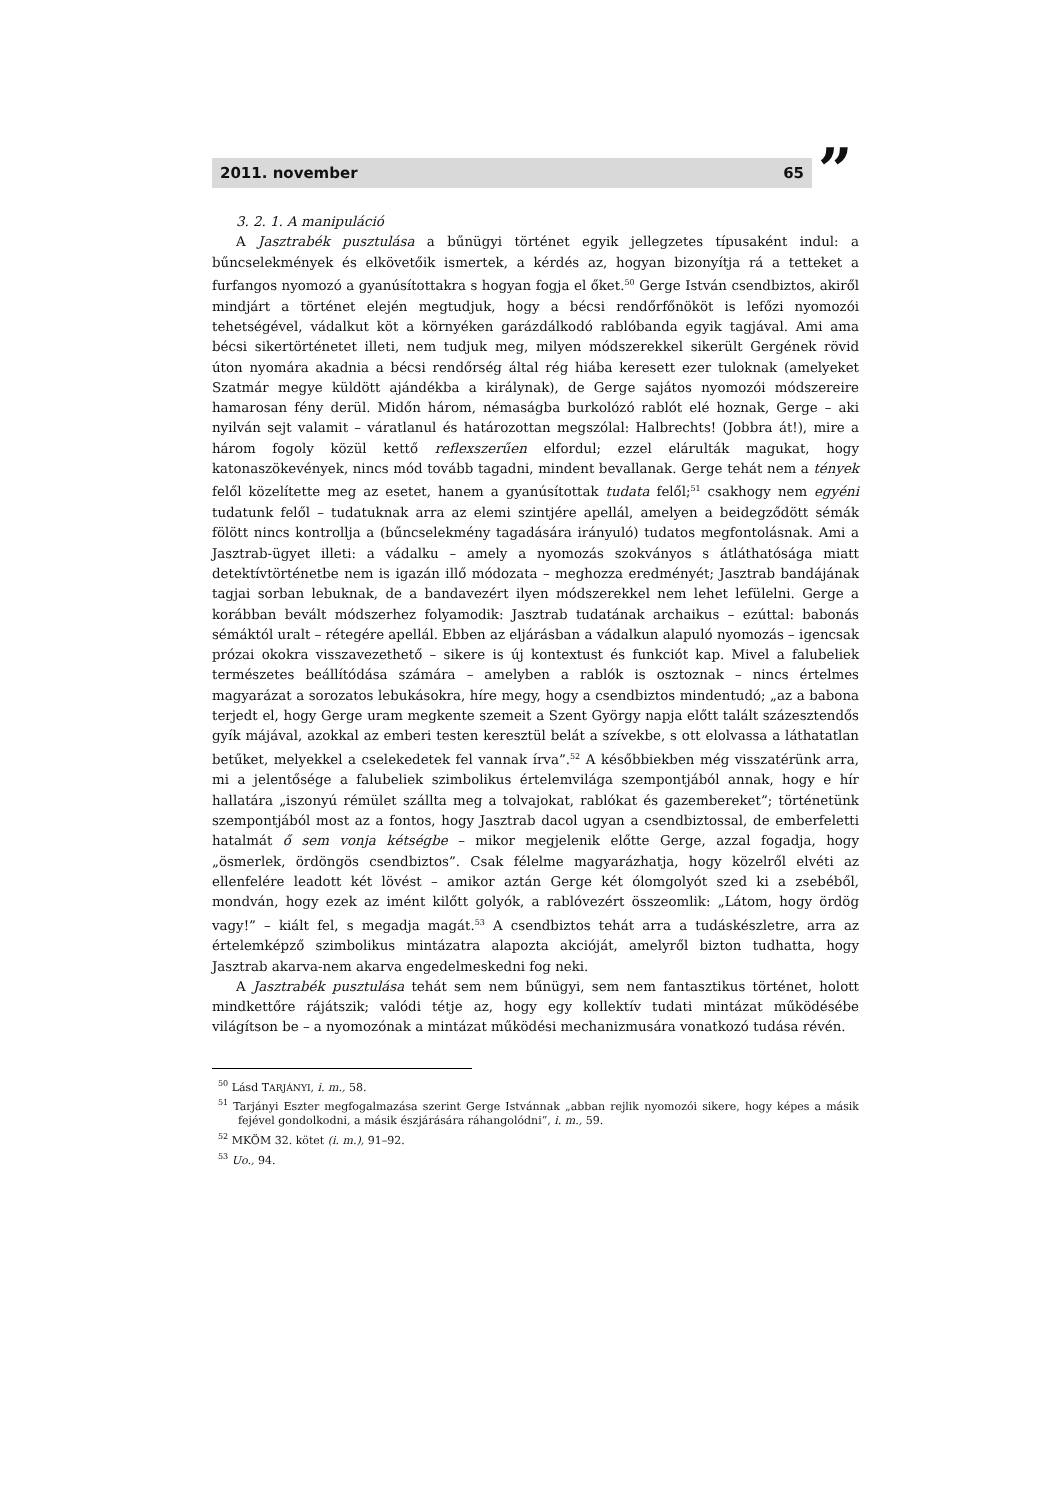2011. november 65 ”
3. 2. 1. A manipuláció
A Jasztrabék pusztulása a bűnügyi történet egyik jellegzetes típusaként indul: a bűncselekmények és elkövetőik ismertek, a kérdés az, hogyan bizonyítja rá a tetteket a furfangos nyomozó a gyanúsítottakra s hogyan fogja el őket.<sup>50</sup> Gerge István csendbiztos, akiről mindjárt a történet elején megtudjuk, hogy a bécsi rendőrfőnököt is lefőzi nyomozói tehetségével, vádalkut köt a környéken garázdálkodó rablóbanda egyik tagjával. Ami ama bécsi sikertörténetet illeti, nem tudjuk meg, milyen módszerekkel sikerült Gergének rövid úton nyomára akadnia a bécsi rendőrség által rég hiába keresett ezer tuloknak (amelyeket Szatmár megye küldött ajándékba a királynak), de Gerge sajátos nyomozói módszereire hamarosan fény derül. Midőn három, némaságba burkolózó rablót elé hoznak, Gerge – aki nyilván sejt valamit – váratlanul és határozottan megszólal: Halbrechts! (Jobbra át!), mire a három fogoly közül kettő reflexszerűen elfordul; ezzel elárulták magukat, hogy katonaszökevények, nincs mód tovább tagadni, mindent bevallanak. Gerge tehát nem a tények felől közelítette meg az esetet, hanem a gyanúsítottak tudata felől;<sup>51</sup> csakhogy nem egyéni tudatunk felől – tudatuknak arra az elemi szintjére apellál, amelyen a beidegződött sémák fölött nincs kontrollja a (bűncselekmény tagadására irányuló) tudatos megfontolásnak. Ami a Jasztrab-ügyet illeti: a vádalku – amely a nyomozás szokványos s átláthatósága miatt detektívtörténetbe nem is igazán illő módozata – meghozza eredményét; Jasztrab bandájának tagjai sorban lebuknak, de a bandavezért ilyen módszerekkel nem lehet lefülelni. Gerge a korábban bevált módszerhez folyamodik: Jasztrab tudatának archaikus – ezúttal: babonás sémáktól uralt – rétegére apellál. Ebben az eljárásban a vádalkun alapuló nyomozás – igencsak prózai okokra visszavezethető – sikere is új kontextust és funkciót kap. Mivel a falubeliek természetes beállítódása számára – amelyben a rablók is osztoznak – nincs értelmes magyarázat a sorozatos lebukásokra, híre megy, hogy a csendbiztos mindentudó; „az a babona terjedt el, hogy Gerge uram megkente szemeit a Szent György napja előtt talált százesztendős gyík májával, azokkal az emberi testen keresztül belát a szívekbe, s ott elolvassa a láthatatlan betűket, melyekkel a cselekedetek fel vannak írva”.<sup>52</sup> A későbbiekben még visszatérünk arra, mi a jelentősége a falubeliek szimbolikus értelemvilága szempontjából annak, hogy e hír hallatára „iszonyú rémület szállta meg a tolvajokat, rablókat és gazembereket”; történetünk szempontjából most az a fontos, hogy Jasztrab dacol ugyan a csendbiztossal, de emberfeletti hatalmát ő sem vonja kétségbe – mikor megjelenik előtte Gerge, azzal fogadja, hogy „ösmerlek, ördöngös csendbiztos”. Csak félelme magyarázhatja, hogy közelről elvéti az ellenfelére leadott két lövést – amikor aztán Gerge két ólomgolyót szed ki a zsebéből, mondván, hogy ezek az imént kilőtt golyók, a rablóvezért összeomlik: „Látom, hogy ördög vagy!” – kiált fel, s megadja magát.<sup>53</sup> A csendbiztos tehát arra a tudáskészletre, arra az értelemképző szimbolikus mintázatra alapozta akcióját, amelyről bizton tudhatta, hogy Jasztrab akarva-nem akarva engedelmeskedni fog neki.
A Jasztrabék pusztulása tehát sem nem bűnügyi, sem nem fantasztikus történet, holott mindkettőre rájátszik; valódi tétje az, hogy egy kollektív tudati mintázat működésébe világítson be – a nyomozónak a mintázat működési mechanizmusára vonatkozó tudása révén.
<sup>50</sup> Lásd TARJÁNYI, i. m., 58.
<sup>51</sup> Tarjányi Eszter megfogalmazása szerint Gerge Istvánnak „abban rejlik nyomozói sikere, hogy képes a másik fejével gondolkodni, a másik észjárására ráhangolódni”, i. m., 59.
<sup>52</sup> MKÖM 32. kötet (i. m.), 91–92.
<sup>53</sup> Uo., 94.